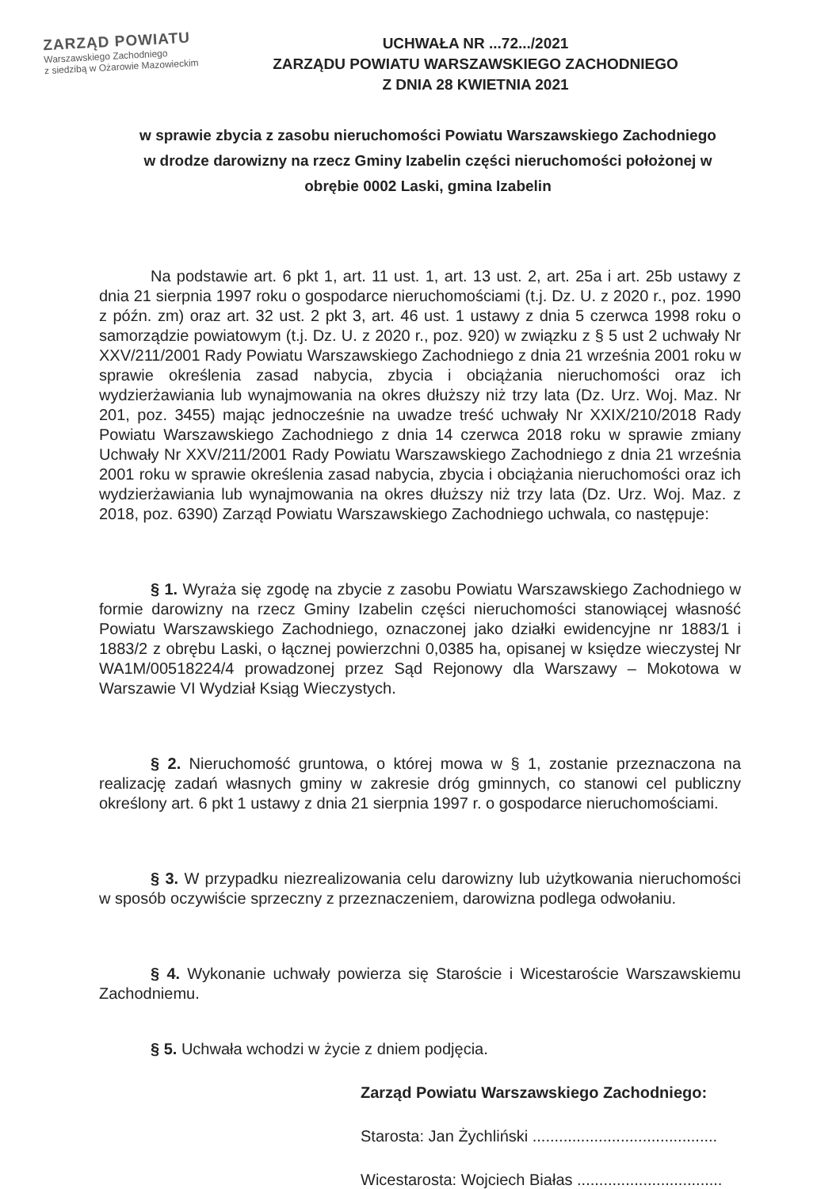ZARZĄD POWIATU
Warszawskiego Zachodniego
z siedzibą w Ożarowie Mazowieckim
UCHWAŁA NR ...72.../2021
ZARZĄDU POWIATU WARSZAWSKIEGO ZACHODNIEGO
Z DNIA 28 KWIETNIA 2021
w sprawie zbycia z zasobu nieruchomości Powiatu Warszawskiego Zachodniego w drodze darowizny na rzecz Gminy Izabelin części nieruchomości położonej w obrębie 0002 Laski, gmina Izabelin
Na podstawie art. 6 pkt 1, art. 11 ust. 1, art. 13 ust. 2, art. 25a i art. 25b ustawy z dnia 21 sierpnia 1997 roku o gospodarce nieruchomościami (t.j. Dz. U. z 2020 r., poz. 1990 z późn. zm) oraz art. 32 ust. 2 pkt 3, art. 46 ust. 1 ustawy z dnia 5 czerwca 1998 roku o samorządzie powiatowym (t.j. Dz. U. z 2020 r., poz. 920) w związku z § 5 ust 2 uchwały Nr XXV/211/2001 Rady Powiatu Warszawskiego Zachodniego z dnia 21 września 2001 roku w sprawie określenia zasad nabycia, zbycia i obciążania nieruchomości oraz ich wydzierżawiania lub wynajmowania na okres dłuższy niż trzy lata (Dz. Urz. Woj. Maz. Nr 201, poz. 3455) mając jednocześnie na uwadze treść uchwały Nr XXIX/210/2018 Rady Powiatu Warszawskiego Zachodniego z dnia 14 czerwca 2018 roku w sprawie zmiany Uchwały Nr XXV/211/2001 Rady Powiatu Warszawskiego Zachodniego z dnia 21 września 2001 roku w sprawie określenia zasad nabycia, zbycia i obciążania nieruchomości oraz ich wydzierżawiania lub wynajmowania na okres dłuższy niż trzy lata (Dz. Urz. Woj. Maz. z 2018, poz. 6390) Zarząd Powiatu Warszawskiego Zachodniego uchwala, co następuje:
§ 1. Wyraża się zgodę na zbycie z zasobu Powiatu Warszawskiego Zachodniego w formie darowizny na rzecz Gminy Izabelin części nieruchomości stanowiącej własność Powiatu Warszawskiego Zachodniego, oznaczonej jako działki ewidencyjne nr 1883/1 i 1883/2 z obrębu Laski, o łącznej powierzchni 0,0385 ha, opisanej w księdze wieczystej Nr WA1M/00518224/4 prowadzonej przez Sąd Rejonowy dla Warszawy – Mokotowa w Warszawie VI Wydział Ksiąg Wieczystych.
§ 2. Nieruchomość gruntowa, o której mowa w § 1, zostanie przeznaczona na realizację zadań własnych gminy w zakresie dróg gminnych, co stanowi cel publiczny określony art. 6 pkt 1 ustawy z dnia 21 sierpnia 1997 r. o gospodarce nieruchomościami.
§ 3. W przypadku niezrealizowania celu darowizny lub użytkowania nieruchomości w sposób oczywiście sprzeczny z przeznaczeniem, darowizna podlega odwołaniu.
§ 4. Wykonanie uchwały powierza się Staroście i Wicestaroście Warszawskiemu Zachodniemu.
§ 5. Uchwała wchodzi w życie z dniem podjęcia.
Zarząd Powiatu Warszawskiego Zachodniego:
Starosta: Jan Żychliński ..........................................
Wicestarosta: Wojciech Białas .................................